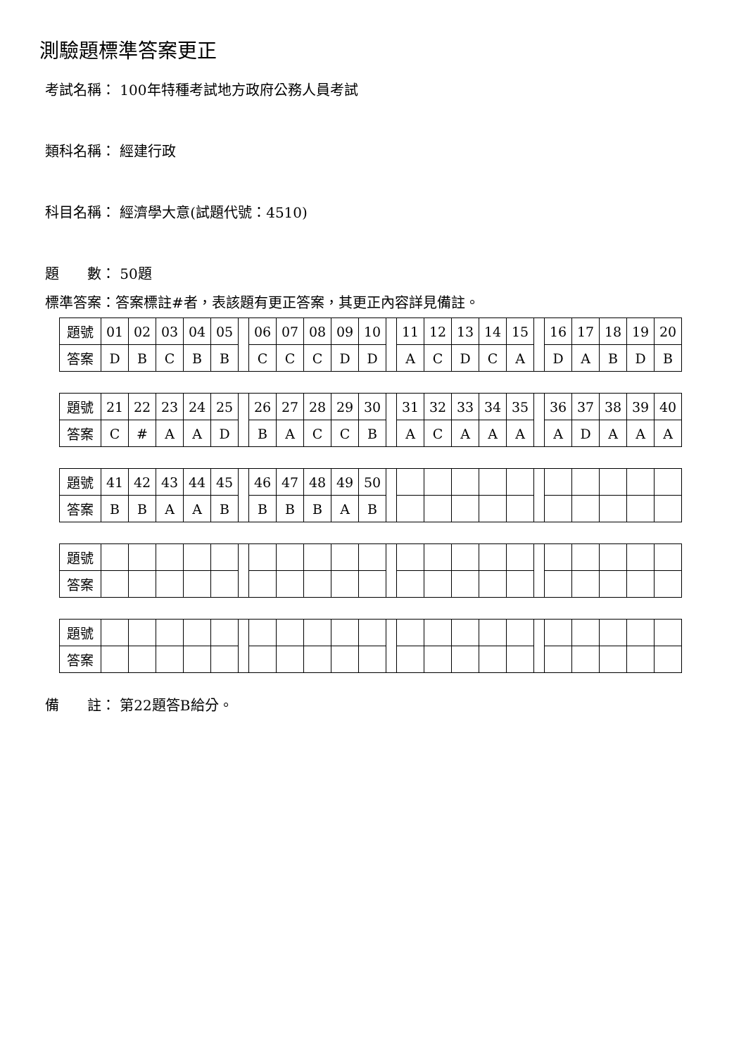測驗題標準答案更正
考試名稱： 100年特種考試地方政府公務人員考試
類科名稱： 經建行政
科目名稱： 經濟學大意(試題代號：4510)
題　　數： 50題
標準答案：答案標註#者，表該題有更正答案，其更正內容詳見備註。
| 題號 | 01 | 02 | 03 | 04 | 05 | | 06 | 07 | 08 | 09 | 10 | | 11 | 12 | 13 | 14 | 15 | | 16 | 17 | 18 | 19 | 20 |
| 答案 | D | B | C | B | B | | C | C | C | D | D | | A | C | D | C | A | | D | A | B | D | B |
| 題號 | 21 | 22 | 23 | 24 | 25 | | 26 | 27 | 28 | 29 | 30 | | 31 | 32 | 33 | 34 | 35 | | 36 | 37 | 38 | 39 | 40 |
| 答案 | C | # | A | A | D | | B | A | C | C | B | | A | C | A | A | A | | A | D | A | A | A |
| 題號 | 41 | 42 | 43 | 44 | 45 | | 46 | 47 | 48 | 49 | 50 | | | | | | | | | | | | |
| 答案 | B | B | A | A | B | | B | B | B | A | B | | | | | | | | | | | | |
| 題號 | | | | | | | | | | | | | | | | | | | | | | | |
| 答案 | | | | | | | | | | | | | | | | | | | | | | | |
| 題號 | | | | | | | | | | | | | | | | | | | | | | | |
| 答案 | | | | | | | | | | | | | | | | | | | | | | | |
備　　註： 第22題答B給分。